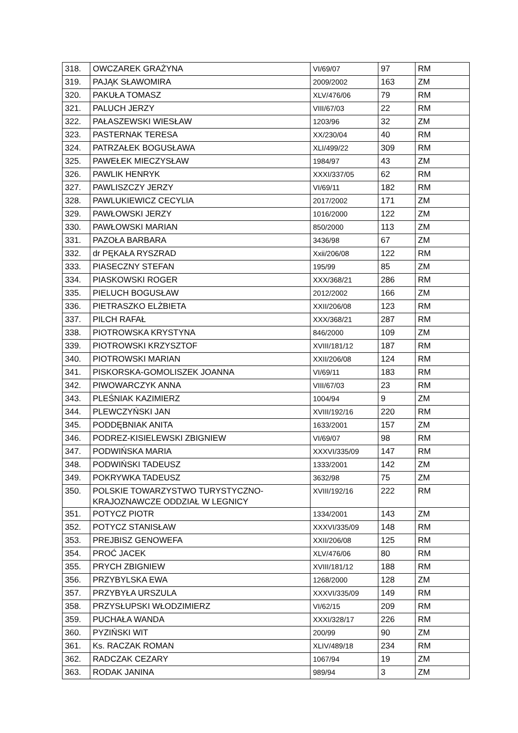| 318. | OWCZAREK GRAŻYNA | VI/69/07 | 97 | RM |
| 319. | PAJĄK SŁAWOMIRA | 2009/2002 | 163 | ZM |
| 320. | PAKUŁA TOMASZ | XLV/476/06 | 79 | RM |
| 321. | PALUCH JERZY | VIII/67/03 | 22 | RM |
| 322. | PAŁASZEWSKI WIESŁAW | 1203/96 | 32 | ZM |
| 323. | PASTERNAK TERESA | XX/230/04 | 40 | RM |
| 324. | PATRZAŁEK BOGUSŁAWA | XLI/499/22 | 309 | RM |
| 325. | PAWEŁEK MIECZYSŁAW | 1984/97 | 43 | ZM |
| 326. | PAWLIK HENRYK | XXXI/337/05 | 62 | RM |
| 327. | PAWLISZCZY JERZY | VI/69/11 | 182 | RM |
| 328. | PAWLUKIEWICZ CECYLIA | 2017/2002 | 171 | ZM |
| 329. | PAWŁOWSKI JERZY | 1016/2000 | 122 | ZM |
| 330. | PAWŁOWSKI MARIAN | 850/2000 | 113 | ZM |
| 331. | PAZOŁA BARBARA | 3436/98 | 67 | ZM |
| 332. | dr PĘKAŁA RYSZRAD | Xxii/206/08 | 122 | RM |
| 333. | PIASECZNY STEFAN | 195/99 | 85 | ZM |
| 334. | PIASKOWSKI ROGER | XXX/368/21 | 286 | RM |
| 335. | PIELUCH BOGUSŁAW | 2012/2002 | 166 | ZM |
| 336. | PIETRASZKO ELŻBIETA | XXII/206/08 | 123 | RM |
| 337. | PILCH RAFAŁ | XXX/368/21 | 287 | RM |
| 338. | PIOTROWSKA KRYSTYNA | 846/2000 | 109 | ZM |
| 339. | PIOTROWSKI KRZYSZTOF | XVIII/181/12 | 187 | RM |
| 340. | PIOTROWSKI MARIAN | XXII/206/08 | 124 | RM |
| 341. | PISKORSKA-GOMOLISZEK JOANNA | VI/69/11 | 183 | RM |
| 342. | PIWOWARCZYK ANNA | VIII/67/03 | 23 | RM |
| 343. | PLEŚNIAK KAZIMIERZ | 1004/94 | 9 | ZM |
| 344. | PLEWCZYŃSKI JAN | XVIII/192/16 | 220 | RM |
| 345. | PODDĘBNIAK ANITA | 1633/2001 | 157 | ZM |
| 346. | PODREZ-KISIELEWSKI ZBIGNIEW | VI/69/07 | 98 | RM |
| 347. | PODWIŃSKA MARIA | XXXVI/335/09 | 147 | RM |
| 348. | PODWIŃSKI TADEUSZ | 1333/2001 | 142 | ZM |
| 349. | POKRYWKA TADEUSZ | 3632/98 | 75 | ZM |
| 350. | POLSKIE TOWARZYSTWO TURYSTYCZNO- KRAJOZNAWCZE ODDZIAŁ W LEGNICY | XVIII/192/16 | 222 | RM |
| 351. | POTYCZ PIOTR | 1334/2001 | 143 | ZM |
| 352. | POTYCZ STANISŁAW | XXXVI/335/09 | 148 | RM |
| 353. | PREJBISZ GENOWEFA | XXII/206/08 | 125 | RM |
| 354. | PROĆ JACEK | XLV/476/06 | 80 | RM |
| 355. | PRYCH ZBIGNIEW | XVIII/181/12 | 188 | RM |
| 356. | PRZYBYLSKA EWA | 1268/2000 | 128 | ZM |
| 357. | PRZYBYŁA URSZULA | XXXVI/335/09 | 149 | RM |
| 358. | PRZYSŁUPSKI WŁODZIMIERZ | VI/62/15 | 209 | RM |
| 359. | PUCHAŁA WANDA | XXXI/328/17 | 226 | RM |
| 360. | PYZIŃSKI WIT | 200/99 | 90 | ZM |
| 361. | Ks. RACZAK ROMAN | XLIV/489/18 | 234 | RM |
| 362. | RADCZAK CEZARY | 1067/94 | 19 | ZM |
| 363. | RODAK JANINA | 989/94 | 3 | ZM |